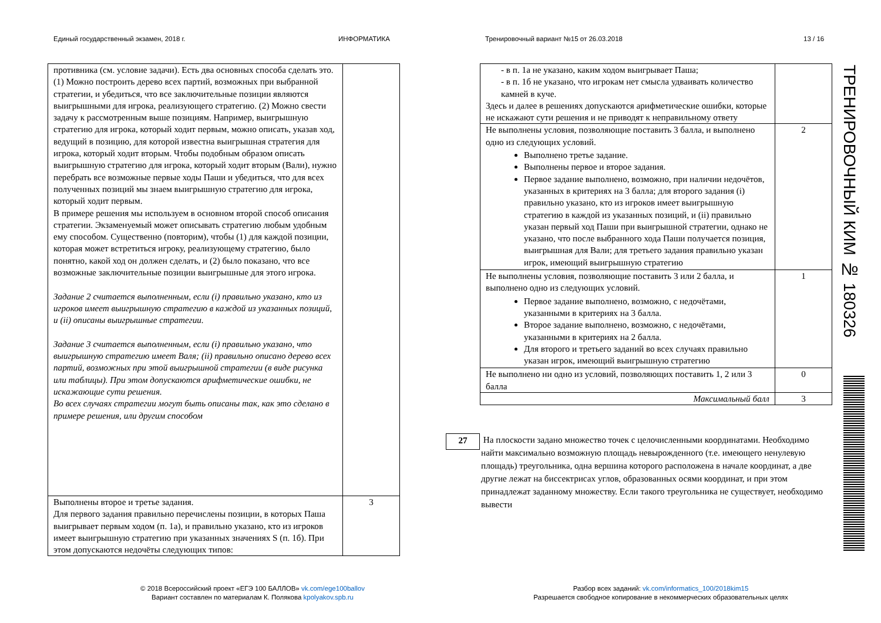Единый государственный экзамен, 2018 г.
ИНФОРМАТИКА
Тренировочный вариант №15 от 26.03.2018
13 / 16
| противника (см. условие задачи). Есть два основных способа сделать это. (1) Можно построить дерево всех партий, возможных при выбранной стратегии, и убедиться, что все заключительные позиции являются выигрышными для игрока, реализующего стратегию. (2) Можно свести задачу к рассмотренным выше позициям. Например, выигрышную стратегию для игрока, который ходит первым, можно описать, указав ход, ведущий в позицию, для которой известна выигрышная стратегия для игрока, который ходит вторым. Чтобы подобным образом описать выигрышную стратегию для игрока, который ходит вторым (Вали), нужно перебрать все возможные первые ходы Паши и убедиться, что для всех полученных позиций мы знаем выигрышную стратегию для игрока, который ходит первым. В примере решения мы используем в основном второй способ описания стратегии. Экзаменуемый может описывать стратегию любым удобным ему способом. Существенно (повторим), чтобы (1) для каждой позиции, которая может встретиться игроку, реализующему стратегию, было понятно, какой ход он должен сделать, и (2) было показано, что все возможные заключительные позиции выигрышные для этого игрока. Задание 2 считается выполненным, если (i) правильно указано, кто из игроков имеет выигрышную стратегию в каждой из указанных позиций, и (ii) описаны выигрышные стратегии. Задание 3 считается выполненным, если (i) правильно указано, что выигрышную стратегию имеет Валя; (ii) правильно описано дерево всех партий, возможных при этой выигрышной стратегии (в виде рисунка или таблицы). При этом допускаются арифметические ошибки, не искажающие сути решения. Во всех случаях стратегии могут быть описаны так, как это сделано в примере решения, или другим способом | |
| Выполнены второе и третье задания. Для первого задания правильно перечислены позиции, в которых Паша выигрывает первым ходом (п. 1а), и правильно указано, кто из игроков имеет выигрышную стратегию при указанных значениях S (п. 1б). При этом допускаются недочёты следующих типов: | 3 |
| - в п. 1а не указано, каким ходом выигрывает Паша; - в п. 1б не указано, что игрокам нет смысла удваивать количество камней в куче. Здесь и далее в решениях допускаются арифметические ошибки, которые не искажают сути решения и не приводят к неправильному ответу | |
| Не выполнены условия, позволяющие поставить 3 балла, и выполнено одно из следующих условий. Выполнено третье задание. Выполнены первое и второе задания. Первое задание выполнено, возможно, при наличии недочётов, указанных в критериях на 3 балла; для второго задания (i) правильно указано, кто из игроков имеет выигрышную стратегию в каждой из указанных позиций, и (ii) правильно указан первый ход Паши при выигрышной стратегии, однако не указано, что после выбранного хода Паши получается позиция, выигрышная для Вали; для третьего задания правильно указан игрок, имеющий выигрышную стратегию | 2 |
| Не выполнены условия, позволяющие поставить 3 или 2 балла, и выполнено одно из следующих условий. Первое задание выполнено, возможно, с недочётами, указанными в критериях на 3 балла. Второе задание выполнено, возможно, с недочётами, указанными в критериях на 2 балла. Для второго и третьего заданий во всех случаях правильно указан игрок, имеющий выигрышную стратегию | 1 |
| Не выполнено ни одно из условий, позволяющих поставить 1, 2 или 3 балла | 0 |
| Максимальный балл | 3 |
27
На плоскости задано множество точек с целочисленными координатами. Необходимо найти максимально возможную площадь невырожденного (т.е. имеющего ненулевую площадь) треугольника, одна вершина которого расположена в начале координат, а две другие лежат на биссектрисах углов, образованных осями координат, и при этом принадлежат заданному множеству. Если такого треугольника не существует, необходимо вывести
ТРЕНИРОВОЧНЫЙ КИМ № 180326
© 2018 Всероссийский проект «ЕГЭ 100 БАЛЛОВ» vk.com/ege100ballov
Вариант составлен по материалам К. Полякова kpolyakov.spb.ru
Разбор всех заданий: vk.com/informatics_100/2018kim15
Разрешается свободное копирование в некоммерческих образовательных целях